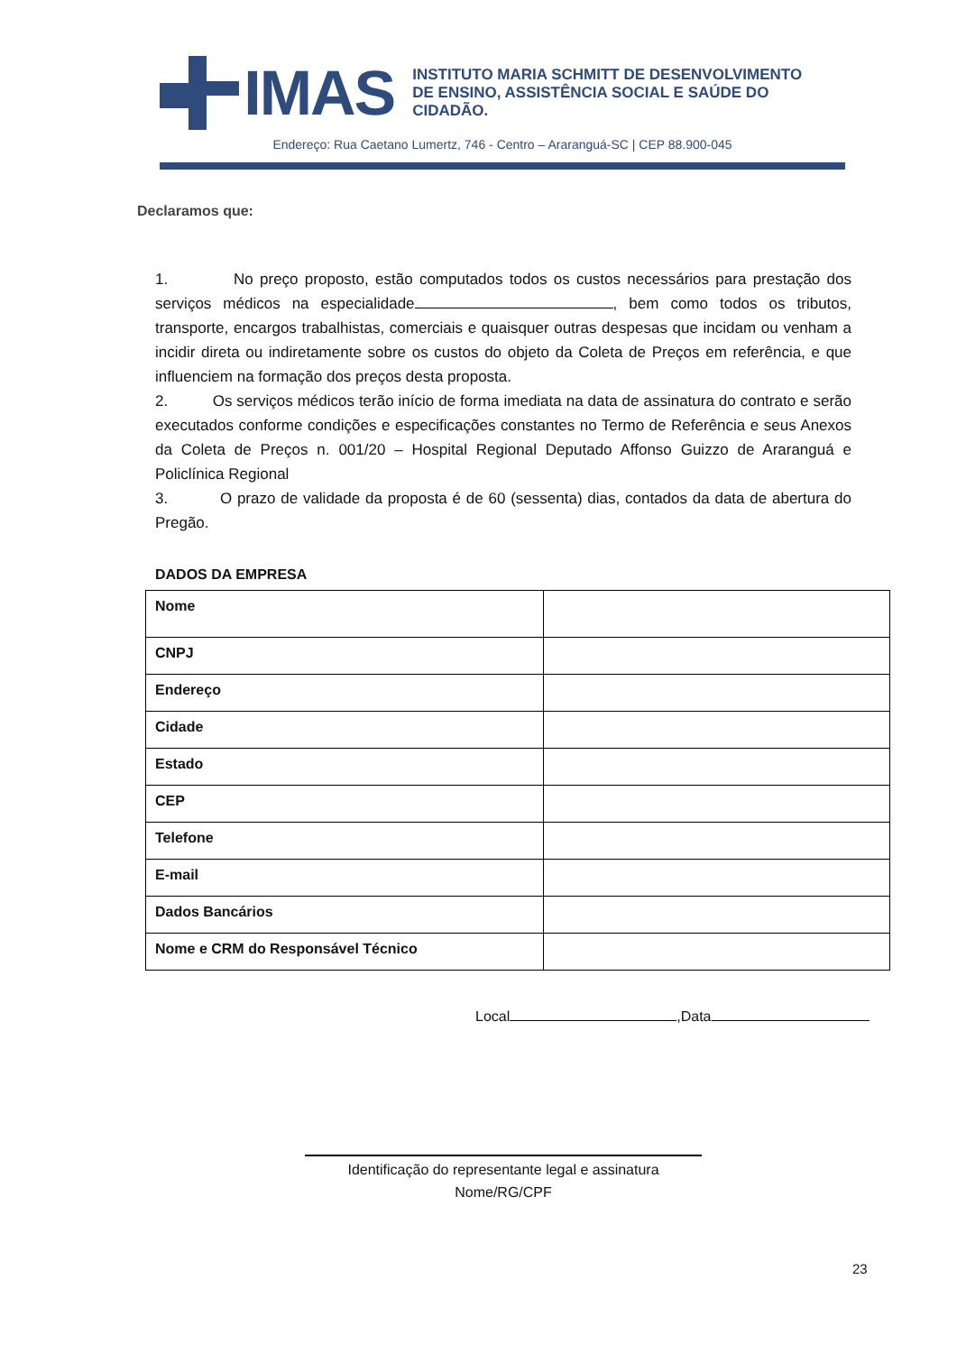IMAS
INSTITUTO MARIA SCHMITT DE DESENVOLVIMENTO
DE ENSINO, ASSISTÊNCIA SOCIAL E SAÚDE DO CIDADÃO.
Endereço: Rua Caetano Lumertz, 746 - Centro – Araranguá-SC | CEP 88.900-045
Declaramos que:
1. No preço proposto, estão computados todos os custos necessários para prestação dos serviços médicos na especialidade , bem como todos os tributos, transporte, encargos trabalhistas, comerciais e quaisquer outras despesas que incidam ou venham a incidir direta ou indiretamente sobre os custos do objeto da Coleta de Preços em referência, e que influenciem na formação dos preços desta proposta.
2. Os serviços médicos terão início de forma imediata na data de assinatura do contrato e serão executados conforme condições e especificações constantes no Termo de Referência e seus Anexos da Coleta de Preços n. 001/20 – Hospital Regional Deputado Affonso Guizzo de Araranguá e Policlínica Regional
3. O prazo de validade da proposta é de 60 (sessenta) dias, contados da data de abertura do Pregão.
DADOS DA EMPRESA
| Nome | |
| CNPJ | |
| Endereço | |
| Cidade | |
| Estado | |
| CEP | |
| Telefone | |
| E-mail | |
| Dados Bancários | |
| Nome e CRM do Responsável Técnico | |
Local ,Data
Identificação do representante legal e assinatura
Nome/RG/CPF
23